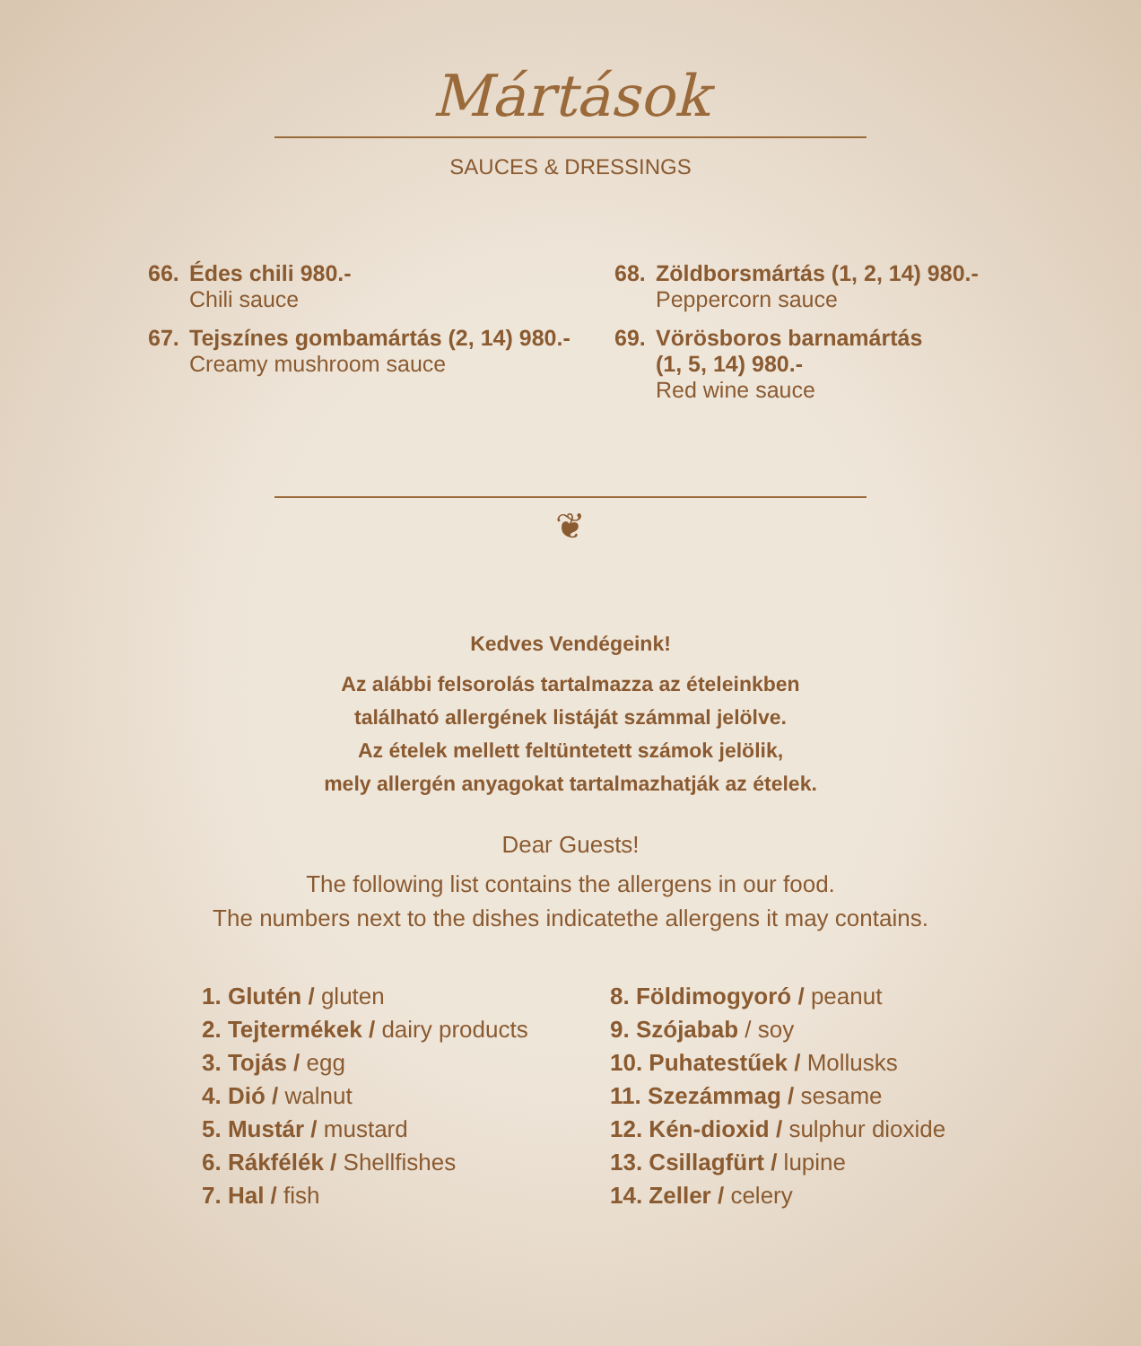Mártások
SAUCES & DRESSINGS
66. Édes chili 980.-
Chili sauce
67. Tejszínes gombamártás (2, 14) 980.-
Creamy mushroom sauce
68. Zöldborsmártás (1, 2, 14) 980.-
Peppercorn sauce
69. Vörösboros barnamártás
(1, 5, 14) 980.-
Red wine sauce
❦
Kedves Vendégeink!
Az alábbi felsorolás tartalmazza az ételeinkben
található allergének listáját számmal jelölve.
Az ételek mellett feltüntetett számok jelölik,
mely allergén anyagokat tartalmazhatják az ételek.
Dear Guests!
The following list contains the allergens in our food.
The numbers next to the dishes indicatethe allergens it may contains.
1. Glutén / gluten
2. Tejtermékek / dairy products
3. Tojás / egg
4. Dió / walnut
5. Mustár / mustard
6. Rákfélék / Shellfishes
7. Hal / fish
8. Földimogyoró / peanut
9. Szójabab / soy
10. Puhatestűek / Mollusks
11. Szezámmag / sesame
12. Kén-dioxid / sulphur dioxide
13. Csillagfürt / lupine
14. Zeller / celery